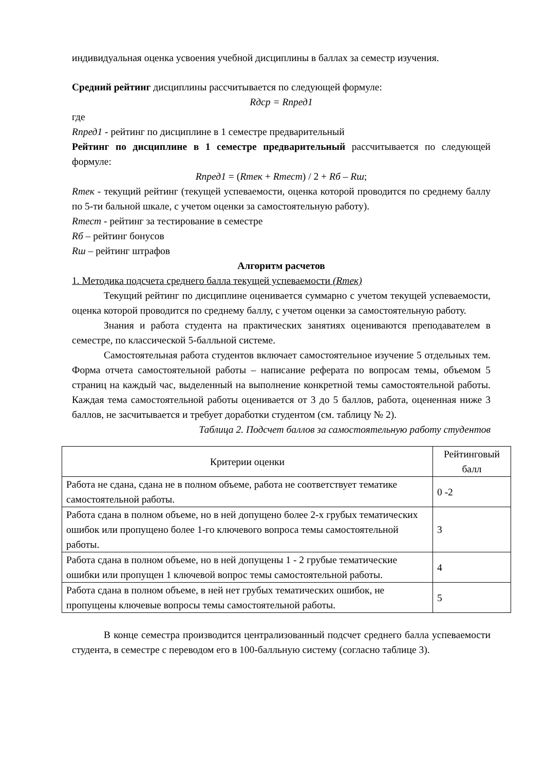индивидуальная оценка усвоения учебной дисциплины в баллах за семестр изучения.
Средний рейтинг дисциплины рассчитывается по следующей формуле:
Rдср = Rпред1
где
Rпред1 - рейтинг по дисциплине в 1 семестре предварительный
Рейтинг по дисциплине в 1 семестре предварительный рассчитывается по следующей формуле:
Rпред1 = (Rтек + Rтест) / 2 + Rб – Rш;
Rтек - текущий рейтинг (текущей успеваемости, оценка которой проводится по среднему баллу по 5-ти бальной шкале, с учетом оценки за самостоятельную работу).
Rтест - рейтинг за тестирование в семестре
Rб – рейтинг бонусов
Rш – рейтинг штрафов
Алгоритм расчетов
1. Методика подсчета среднего балла текущей успеваемости (Rтек)
Текущий рейтинг по дисциплине оценивается суммарно с учетом текущей успеваемости, оценка которой проводится по среднему баллу, с учетом оценки за самостоятельную работу.
Знания и работа студента на практических занятиях оцениваются преподавателем в семестре, по классической 5-балльной системе.
Самостоятельная работа студентов включает самостоятельное изучение 5 отдельных тем. Форма отчета самостоятельной работы – написание реферата по вопросам темы, объемом 5 страниц на каждый час, выделенный на выполнение конкретной темы самостоятельной работы. Каждая тема самостоятельной работы оценивается от 3 до 5 баллов, работа, оцененная ниже 3 баллов, не засчитывается и требует доработки студентом (см. таблицу № 2).
Таблица 2. Подсчет баллов за самостоятельную работу студентов
| Критерии оценки | Рейтинговый балл |
| Работа не сдана, сдана не в полном объеме, работа не соответствует тематике самостоятельной работы. | 0 -2 |
| Работа сдана в полном объеме, но в ней допущено более 2-х грубых тематических ошибок или пропущено более 1-го ключевого вопроса темы самостоятельной работы. | 3 |
| Работа сдана в полном объеме, но в ней допущены 1 - 2 грубые тематические ошибки или пропущен 1 ключевой вопрос темы самостоятельной работы. | 4 |
| Работа сдана в полном объеме, в ней нет грубых тематических ошибок, не пропущены ключевые вопросы темы самостоятельной работы. | 5 |
В конце семестра производится централизованный подсчет среднего балла успеваемости студента, в семестре с переводом его в 100-балльную систему (согласно таблице 3).